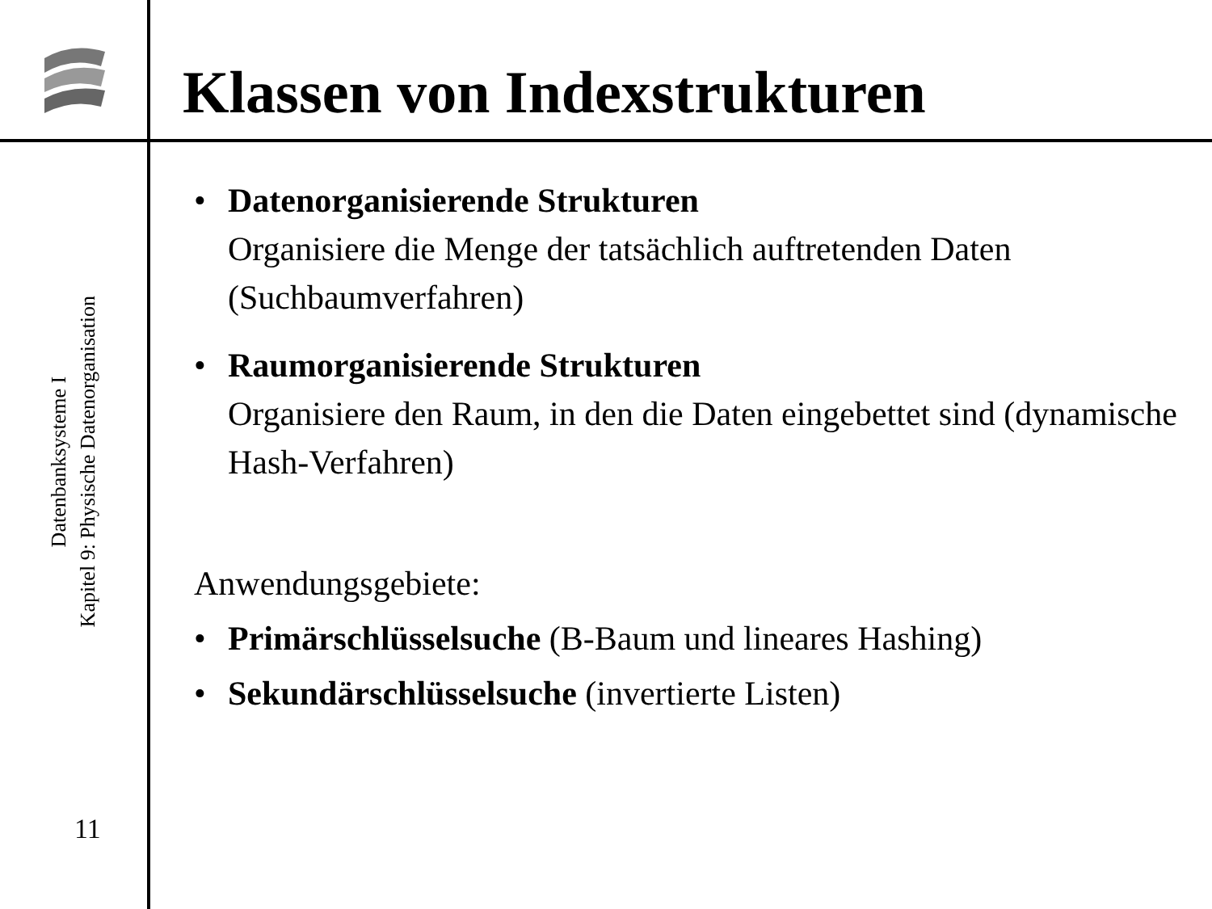Klassen von Indexstrukturen
Datenbanksysteme I
Kapitel 9: Physische Datenorganisation
11
• Datenorganisierende Strukturen
Organisiere die Menge der tatsächlich auftretenden Daten (Suchbaumverfahren)
• Raumorganisierende Strukturen
Organisiere den Raum, in den die Daten eingebettet sind (dynamische Hash-Verfahren)
Anwendungsgebiete:
• Primärschlüsselsuche (B-Baum und lineares Hashing)
• Sekundärschlüsselsuche (invertierte Listen)